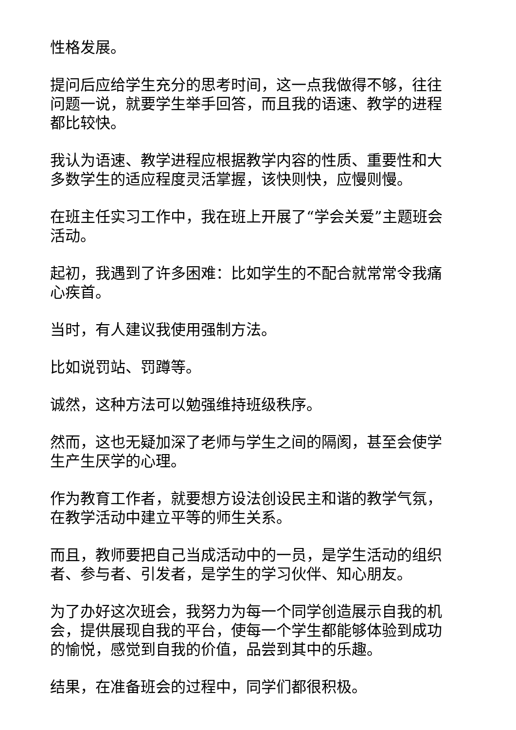性格发展。
提问后应给学生充分的思考时间，这一点我做得不够，往往问题一说，就要学生举手回答，而且我的语速、教学的进程都比较快。
我认为语速、教学进程应根据教学内容的性质、重要性和大多数学生的适应程度灵活掌握，该快则快，应慢则慢。
在班主任实习工作中，我在班上开展了“学会关爱”主题班会活动。
起初，我遇到了许多困难：比如学生的不配合就常常令我痛心疾首。
当时，有人建议我使用强制方法。
比如说罚站、罚蹲等。
诚然，这种方法可以勉强维持班级秩序。
然而，这也无疑加深了老师与学生之间的隔阂，甚至会使学生产生厌学的心理。
作为教育工作者，就要想方设法创设民主和谐的教学气氛，在教学活动中建立平等的师生关系。
而且，教师要把自己当成活动中的一员，是学生活动的组织者、参与者、引发者，是学生的学习伙伴、知心朋友。
为了办好这次班会，我努力为每一个同学创造展示自我的机会，提供展现自我的平台，使每一个学生都能够体验到成功的愉悦，感觉到自我的价值，品尝到其中的乐趣。
结果，在准备班会的过程中，同学们都很积极。